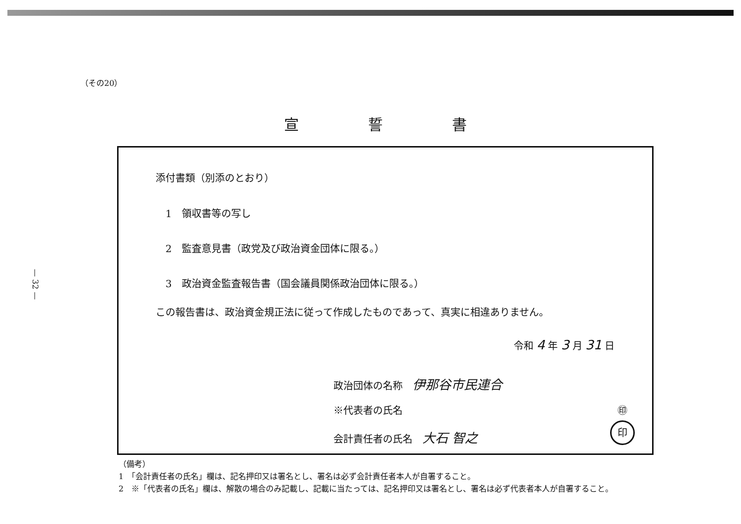— 32 —
（その20）
宣誓書
添付書類（別添のとおり）
1　領収書等の写し
2　監査意見書（政党及び政治資金団体に限る。）
3　政治資金監査報告書（国会議員関係政治団体に限る。）
この報告書は、政治資金規正法に従って作成したものであって、真実に相違ありません。
令和 4 年 3 月 31 日
政治団体の名称　伊那谷市民連合
※代表者の氏名 ㊞
会計責任者の氏名　大石 智之
印
（備考）
1　「会計責任者の氏名」欄は、記名押印又は署名とし、署名は必ず会計責任者本人が自署すること。
2　※「代表者の氏名」欄は、解散の場合のみ記載し、記載に当たっては、記名押印又は署名とし、署名は必ず代表者本人が自署すること。